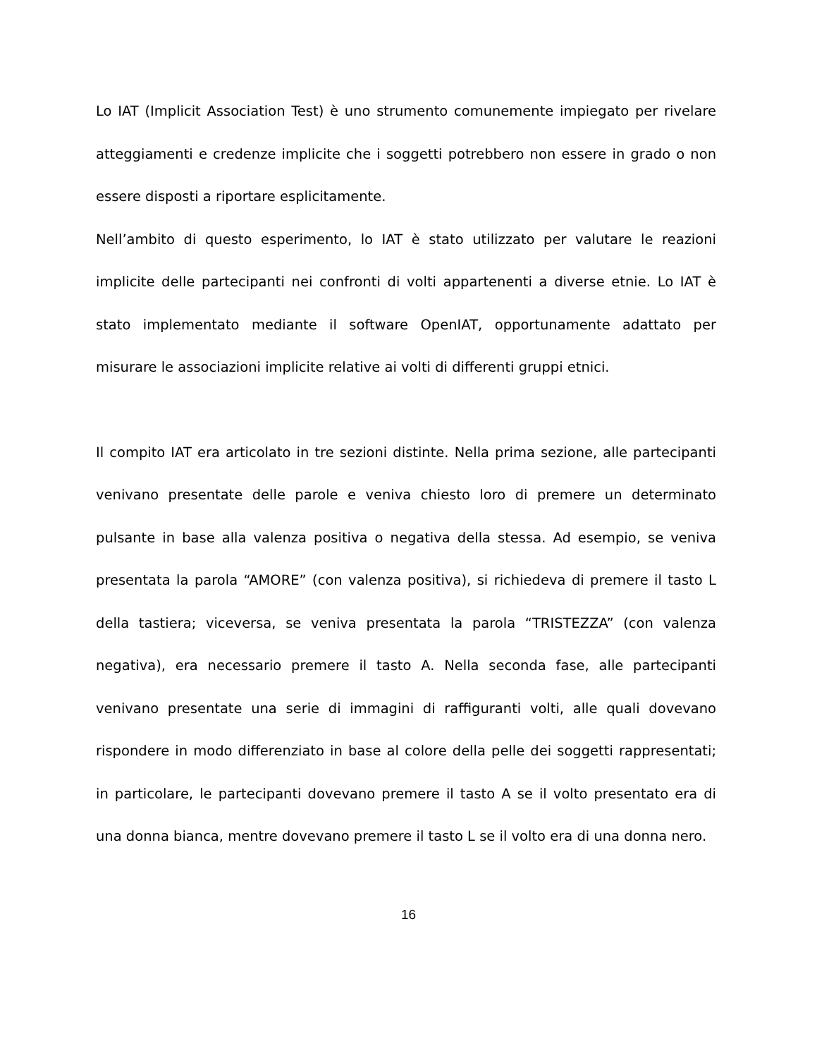Lo IAT (Implicit Association Test) è uno strumento comunemente impiegato per rivelare atteggiamenti e credenze implicite che i soggetti potrebbero non essere in grado o non essere disposti a riportare esplicitamente.
Nell’ambito di questo esperimento, lo IAT è stato utilizzato per valutare le reazioni implicite delle partecipanti nei confronti di volti appartenenti a diverse etnie. Lo IAT è stato implementato mediante il software OpenIAT, opportunamente adattato per misurare le associazioni implicite relative ai volti di differenti gruppi etnici.
Il compito IAT era articolato in tre sezioni distinte. Nella prima sezione, alle partecipanti venivano presentate delle parole e veniva chiesto loro di premere un determinato pulsante in base alla valenza positiva o negativa della stessa. Ad esempio, se veniva presentata la parola “AMORE” (con valenza positiva), si richiedeva di premere il tasto L della tastiera; viceversa, se veniva presentata la parola “TRISTEZZA” (con valenza negativa), era necessario premere il tasto A. Nella seconda fase, alle partecipanti venivano presentate una serie di immagini di raffiguranti volti, alle quali dovevano rispondere in modo differenziato in base al colore della pelle dei soggetti rappresentati; in particolare, le partecipanti dovevano premere il tasto A se il volto presentato era di una donna bianca, mentre dovevano premere il tasto L se il volto era di una donna nero.
16